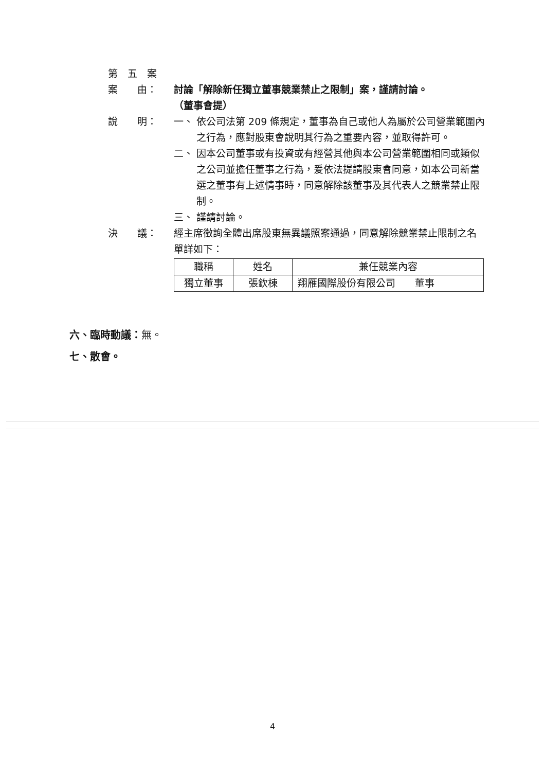第　五　案
案　　由： 討論「解除新任獨立董事競業禁止之限制」案，謹請討論。
（董事會提）
說　　明： 一、 依公司法第 209 條規定，董事為自己或他人為屬於公司營業範圍內之行為，應對股東會說明其行為之重要內容，並取得許可。
二、 因本公司董事或有投資或有經營其他與本公司營業範圍相同或類似之公司並擔任董事之行為，爰依法提請股東會同意，如本公司新當選之董事有上述情事時，同意解除該董事及其代表人之競業禁止限制。
三、 謹請討論。
決　　議： 經主席徵詢全體出席股東無異議照案通過，同意解除競業禁止限制之名單詳如下：
| 職稱 | 姓名 | 兼任競業內容 |
| 獨立董事 | 張欽棟 | 翔雁國際股份有限公司 董事 |
六、臨時動議：無。
七、散會。
4